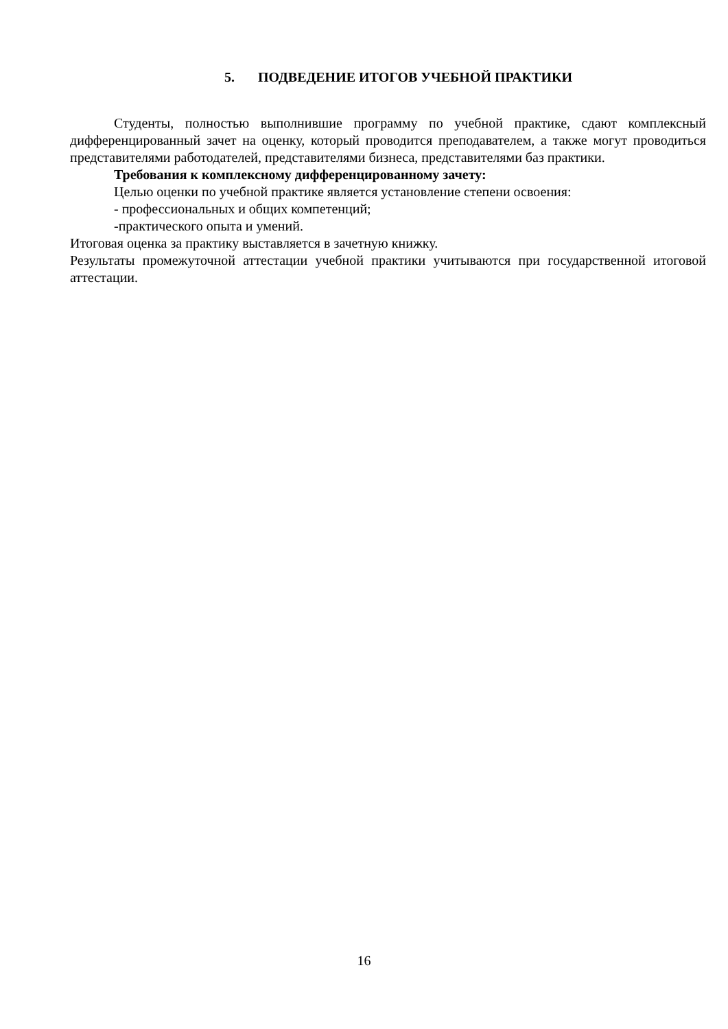5. ПОДВЕДЕНИЕ ИТОГОВ УЧЕБНОЙ ПРАКТИКИ
Студенты, полностью выполнившие программу по учебной практике, сдают комплексный дифференцированный зачет на оценку, который проводится преподавателем, а также могут проводиться представителями работодателей, представителями бизнеса, представителями баз практики.
Требования к комплексному дифференцированному зачету:
Целью оценки по учебной практике является установление степени освоения:
- профессиональных и общих компетенций;
-практического опыта и умений.
Итоговая оценка за практику выставляется в зачетную книжку.
Результаты промежуточной аттестации учебной практики учитываются при государственной итоговой аттестации.
16